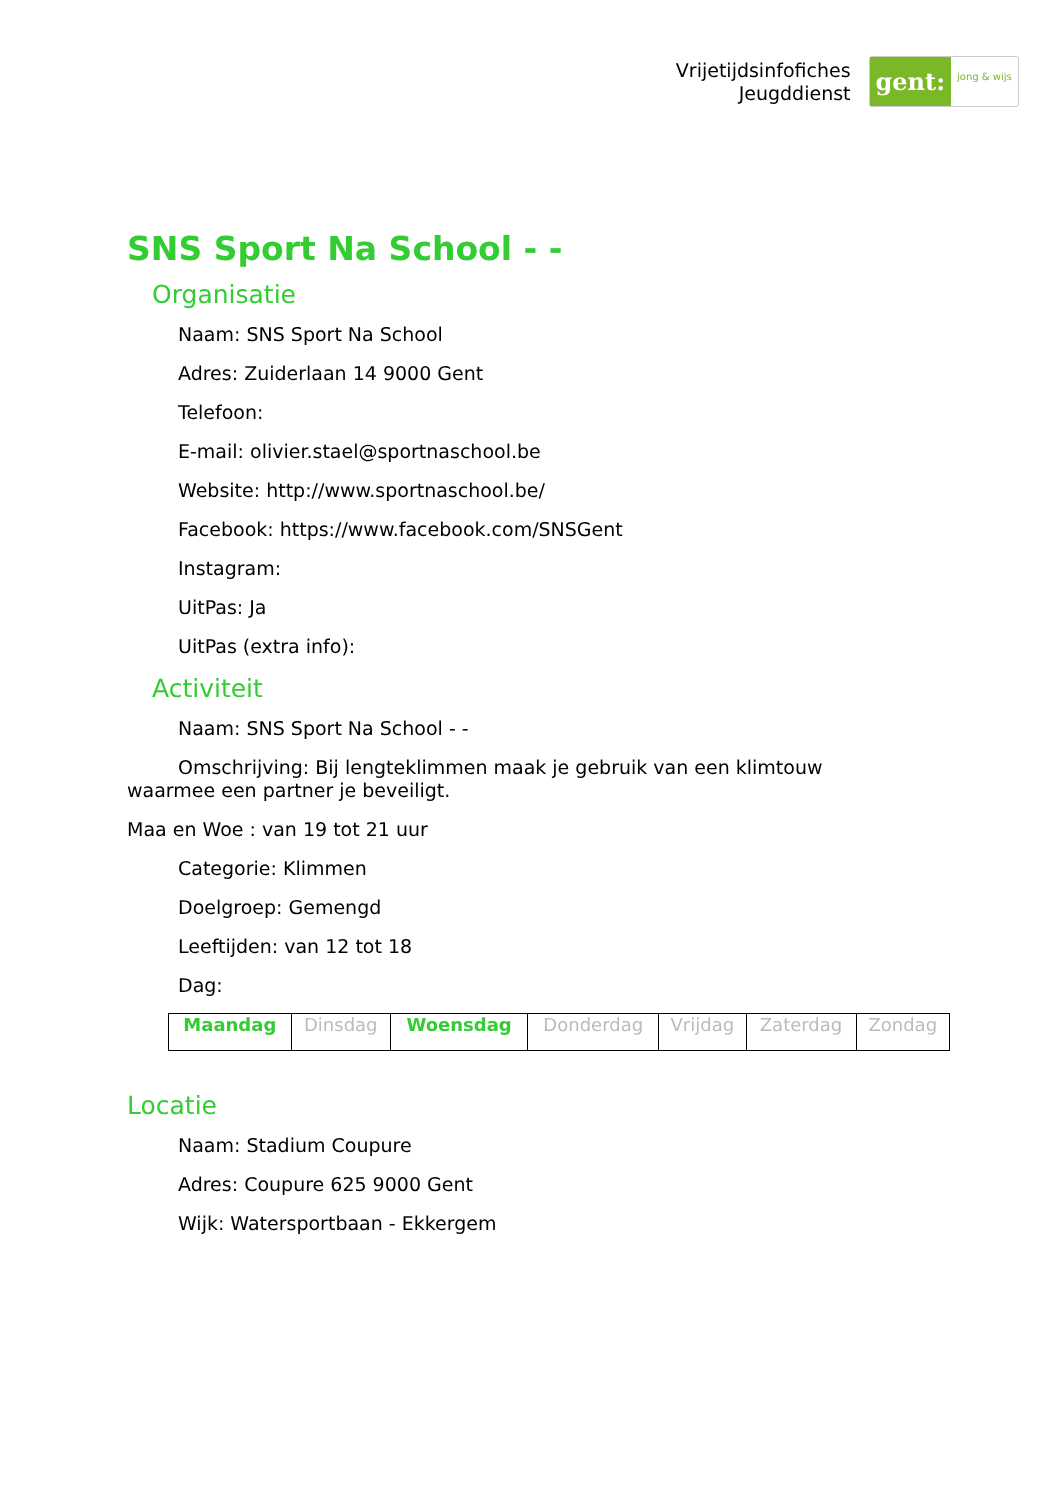Vrijetijdsinfofiches
Jeugddienst
gent:
jong & wijs
SNS Sport Na School - -
Organisatie
Naam: SNS Sport Na School
Adres: Zuiderlaan 14 9000 Gent
Telefoon:
E-mail: olivier.stael@sportnaschool.be
Website: http://www.sportnaschool.be/
Facebook: https://www.facebook.com/SNSGent
Instagram:
UitPas: Ja
UitPas (extra info):
Activiteit
Naam: SNS Sport Na School - -
Omschrijving: Bij lengteklimmen maak je gebruik van een klimtouw
waarmee een partner je beveiligt.
Maa en Woe : van 19 tot 21 uur
Categorie: Klimmen
Doelgroep: Gemengd
Leeftijden: van 12 tot 18
Dag:
| Maandag | Dinsdag | Woensdag | Donderdag | Vrijdag | Zaterdag | Zondag |
Locatie
Naam: Stadium Coupure
Adres: Coupure 625 9000 Gent
Wijk: Watersportbaan - Ekkergem